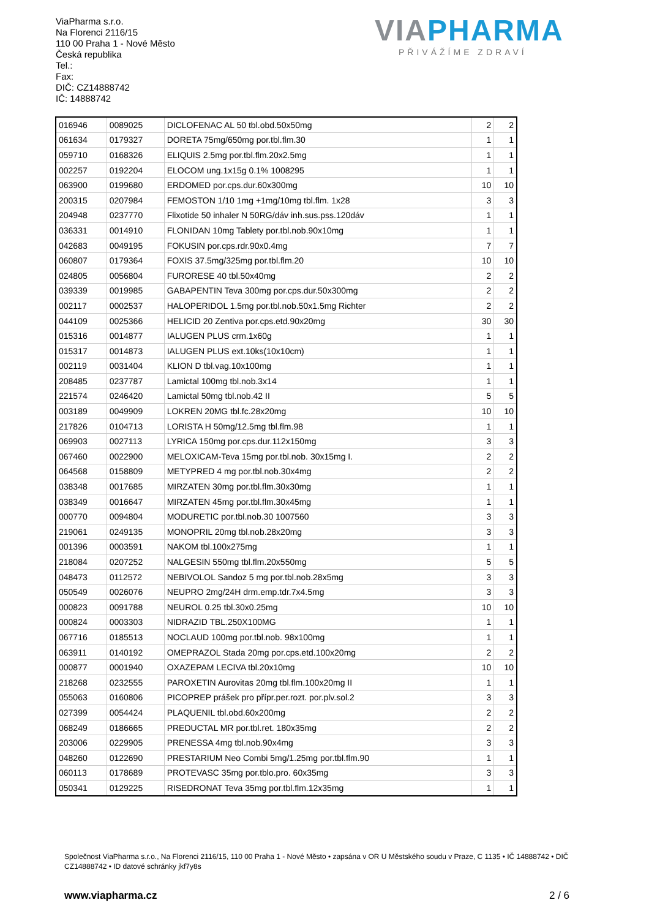ViaPharma s.r.o.
Na Florenci 2116/15
110 00 Praha 1 - Nové Město
Česká republika
Tel.:
Fax:
DIČ: CZ14888742
IČ: 14888742
VIAPHARMA
PŘIVÁŽÍME ZDRAVÍ
| 016946 | 0089025 | DICLOFENAC AL 50 tbl.obd.50x50mg | 2 | 2 |
| 061634 | 0179327 | DORETA 75mg/650mg por.tbl.flm.30 | 1 | 1 |
| 059710 | 0168326 | ELIQUIS 2.5mg por.tbl.flm.20x2.5mg | 1 | 1 |
| 002257 | 0192204 | ELOCOM ung.1x15g 0.1% 1008295 | 1 | 1 |
| 063900 | 0199680 | ERDOMED por.cps.dur.60x300mg | 10 | 10 |
| 200315 | 0207984 | FEMOSTON 1/10 1mg +1mg/10mg tbl.flm. 1x28 | 3 | 3 |
| 204948 | 0237770 | Flixotide 50 inhaler N 50RG/dáv inh.sus.pss.120dáv | 1 | 1 |
| 036331 | 0014910 | FLONIDAN 10mg Tablety por.tbl.nob.90x10mg | 1 | 1 |
| 042683 | 0049195 | FOKUSIN por.cps.rdr.90x0.4mg | 7 | 7 |
| 060807 | 0179364 | FOXIS 37.5mg/325mg por.tbl.flm.20 | 10 | 10 |
| 024805 | 0056804 | FURORESE 40 tbl.50x40mg | 2 | 2 |
| 039339 | 0019985 | GABAPENTIN Teva 300mg por.cps.dur.50x300mg | 2 | 2 |
| 002117 | 0002537 | HALOPERIDOL 1.5mg por.tbl.nob.50x1.5mg Richter | 2 | 2 |
| 044109 | 0025366 | HELICID 20 Zentiva por.cps.etd.90x20mg | 30 | 30 |
| 015316 | 0014877 | IALUGEN PLUS crm.1x60g | 1 | 1 |
| 015317 | 0014873 | IALUGEN PLUS ext.10ks(10x10cm) | 1 | 1 |
| 002119 | 0031404 | KLION D tbl.vag.10x100mg | 1 | 1 |
| 208485 | 0237787 | Lamictal 100mg tbl.nob.3x14 | 1 | 1 |
| 221574 | 0246420 | Lamictal 50mg tbl.nob.42 II | 5 | 5 |
| 003189 | 0049909 | LOKREN 20MG tbl.fc.28x20mg | 10 | 10 |
| 217826 | 0104713 | LORISTA H 50mg/12.5mg tbl.flm.98 | 1 | 1 |
| 069903 | 0027113 | LYRICA 150mg por.cps.dur.112x150mg | 3 | 3 |
| 067460 | 0022900 | MELOXICAM-Teva 15mg por.tbl.nob. 30x15mg I. | 2 | 2 |
| 064568 | 0158809 | METYPRED 4 mg por.tbl.nob.30x4mg | 2 | 2 |
| 038348 | 0017685 | MIRZATEN 30mg por.tbl.flm.30x30mg | 1 | 1 |
| 038349 | 0016647 | MIRZATEN 45mg por.tbl.flm.30x45mg | 1 | 1 |
| 000770 | 0094804 | MODURETIC por.tbl.nob.30 1007560 | 3 | 3 |
| 219061 | 0249135 | MONOPRIL 20mg tbl.nob.28x20mg | 3 | 3 |
| 001396 | 0003591 | NAKOM tbl.100x275mg | 1 | 1 |
| 218084 | 0207252 | NALGESIN 550mg tbl.flm.20x550mg | 5 | 5 |
| 048473 | 0112572 | NEBIVOLOL Sandoz 5 mg por.tbl.nob.28x5mg | 3 | 3 |
| 050549 | 0026076 | NEUPRO 2mg/24H drm.emp.tdr.7x4.5mg | 3 | 3 |
| 000823 | 0091788 | NEUROL 0.25 tbl.30x0.25mg | 10 | 10 |
| 000824 | 0003303 | NIDRAZID TBL.250X100MG | 1 | 1 |
| 067716 | 0185513 | NOCLAUD 100mg por.tbl.nob. 98x100mg | 1 | 1 |
| 063911 | 0140192 | OMEPRAZOL Stada 20mg por.cps.etd.100x20mg | 2 | 2 |
| 000877 | 0001940 | OXAZEPAM LECIVA tbl.20x10mg | 10 | 10 |
| 218268 | 0232555 | PAROXETIN Aurovitas 20mg tbl.flm.100x20mg II | 1 | 1 |
| 055063 | 0160806 | PICOPREP prášek pro přípr.per.rozt. por.plv.sol.2 | 3 | 3 |
| 027399 | 0054424 | PLAQUENIL tbl.obd.60x200mg | 2 | 2 |
| 068249 | 0186665 | PREDUCTAL MR por.tbl.ret. 180x35mg | 2 | 2 |
| 203006 | 0229905 | PRENESSA 4mg tbl.nob.90x4mg | 3 | 3 |
| 048260 | 0122690 | PRESTARIUM Neo Combi 5mg/1.25mg por.tbl.flm.90 | 1 | 1 |
| 060113 | 0178689 | PROTEVASC 35mg por.tblo.pro. 60x35mg | 3 | 3 |
| 050341 | 0129225 | RISEDRONAT Teva 35mg por.tbl.flm.12x35mg | 1 | 1 |
Společnost ViaPharma s.r.o., Na Florenci 2116/15, 110 00 Praha 1 - Nové Město • zapsána v OR U Městského soudu v Praze, C 1135 • IČ 14888742 • DIČ CZ14888742 • ID datové schránky jkf7y8s
www.viapharma.cz 2 / 6